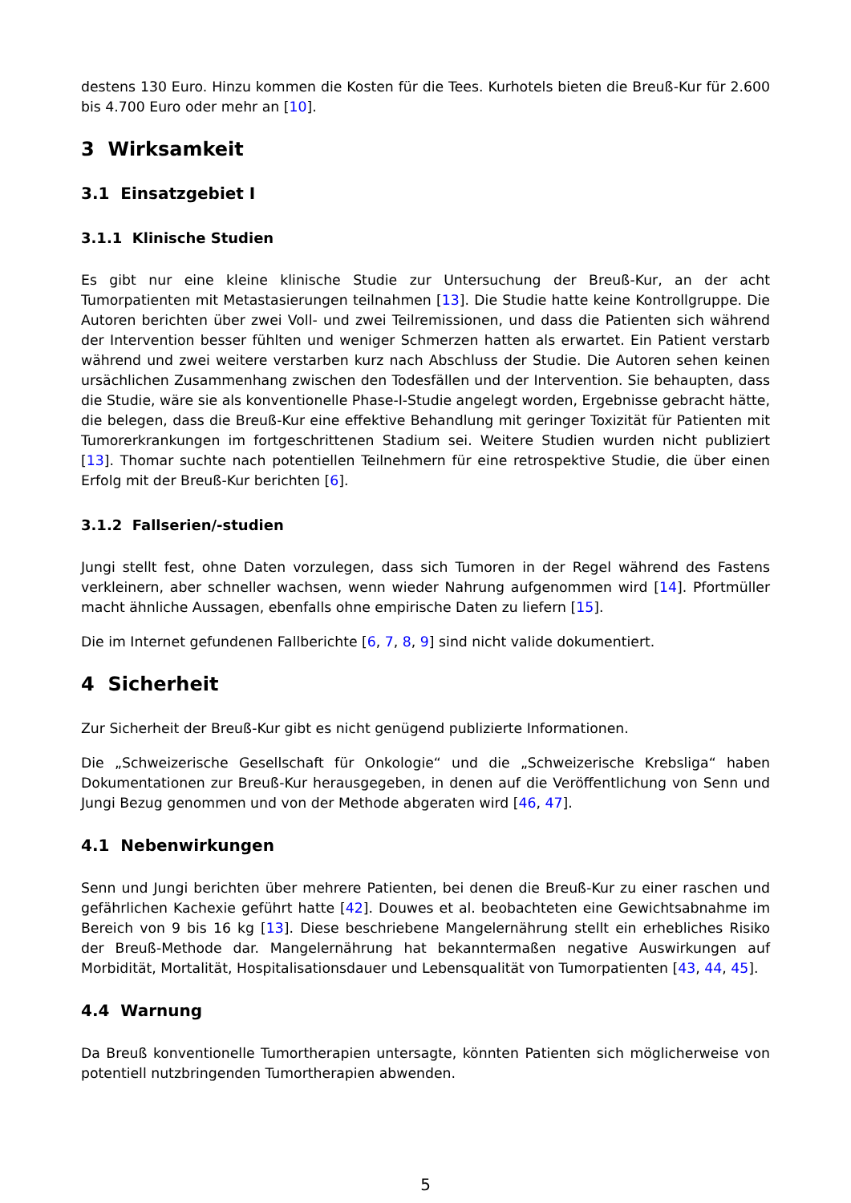destens 130 Euro. Hinzu kommen die Kosten für die Tees. Kurhotels bieten die Breuß-Kur für 2.600 bis 4.700 Euro oder mehr an [10].
3 Wirksamkeit
3.1 Einsatzgebiet I
3.1.1 Klinische Studien
Es gibt nur eine kleine klinische Studie zur Untersuchung der Breuß-Kur, an der acht Tumorpatienten mit Metastasierungen teilnahmen [13]. Die Studie hatte keine Kontrollgruppe. Die Autoren berichten über zwei Voll- und zwei Teilremissionen, und dass die Patienten sich während der Intervention besser fühlten und weniger Schmerzen hatten als erwartet. Ein Patient verstarb während und zwei weitere verstarben kurz nach Abschluss der Studie. Die Autoren sehen keinen ursächlichen Zusammenhang zwischen den Todesfällen und der Intervention. Sie behaupten, dass die Studie, wäre sie als konventionelle Phase-I-Studie angelegt worden, Ergebnisse gebracht hätte, die belegen, dass die Breuß-Kur eine effektive Behandlung mit geringer Toxizität für Patienten mit Tumorerkrankungen im fortgeschrittenen Stadium sei. Weitere Studien wurden nicht publiziert [13]. Thomar suchte nach potentiellen Teilnehmern für eine retrospektive Studie, die über einen Erfolg mit der Breuß-Kur berichten [6].
3.1.2 Fallserien/-studien
Jungi stellt fest, ohne Daten vorzulegen, dass sich Tumoren in der Regel während des Fastens verkleinern, aber schneller wachsen, wenn wieder Nahrung aufgenommen wird [14]. Pfortmüller macht ähnliche Aussagen, ebenfalls ohne empirische Daten zu liefern [15].
Die im Internet gefundenen Fallberichte [6, 7, 8, 9] sind nicht valide dokumentiert.
4 Sicherheit
Zur Sicherheit der Breuß-Kur gibt es nicht genügend publizierte Informationen.
Die „Schweizerische Gesellschaft für Onkologie“ und die „Schweizerische Krebsliga“ haben Dokumentationen zur Breuß-Kur herausgegeben, in denen auf die Veröffentlichung von Senn und Jungi Bezug genommen und von der Methode abgeraten wird [46, 47].
4.1 Nebenwirkungen
Senn und Jungi berichten über mehrere Patienten, bei denen die Breuß-Kur zu einer raschen und gefährlichen Kachexie geführt hatte [42]. Douwes et al. beobachteten eine Gewichtsabnahme im Bereich von 9 bis 16 kg [13]. Diese beschriebene Mangelernährung stellt ein erhebliches Risiko der Breuß-Methode dar. Mangelernährung hat bekanntermaßen negative Auswirkungen auf Morbidität, Mortalität, Hospitalisationsdauer und Lebensqualität von Tumorpatienten [43, 44, 45].
4.4 Warnung
Da Breuß konventionelle Tumortherapien untersagte, könnten Patienten sich möglicherweise von potentiell nutzbringenden Tumortherapien abwenden.
5